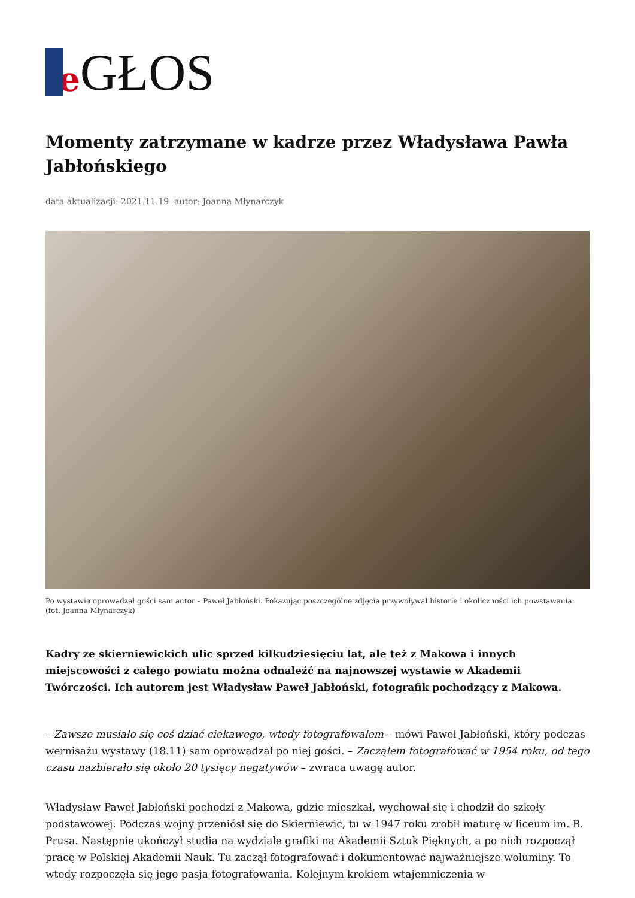e GŁOS
Momenty zatrzymane w kadrze przez Władysława Pawła Jabłońskiego
data aktualizacji: 2021.11.19 autor: Joanna Młynarczyk
Po wystawie oprowadzał gości sam autor – Paweł Jabłoński. Pokazując poszczególne zdjęcia przywoływał historie i okoliczności ich powstawania. (fot. Joanna Młynarczyk)
Kadry ze skierniewickich ulic sprzed kilkudziesięciu lat, ale też z Makowa i innych miejscowości z całego powiatu można odnaleźć na najnowszej wystawie w Akademii Twórczości. Ich autorem jest Władysław Paweł Jabłoński, fotografik pochodzący z Makowa.
– Zawsze musiało się coś dziać ciekawego, wtedy fotografowałem – mówi Paweł Jabłoński, który podczas wernisażu wystawy (18.11) sam oprowadzał po niej gości. – Zacząłem fotografować w 1954 roku, od tego czasu nazbierało się około 20 tysięcy negatywów – zwraca uwagę autor.
Władysław Paweł Jabłoński pochodzi z Makowa, gdzie mieszkał, wychował się i chodził do szkoły podstawowej. Podczas wojny przeniósł się do Skierniewic, tu w 1947 roku zrobił maturę w liceum im. B. Prusa. Następnie ukończył studia na wydziale grafiki na Akademii Sztuk Pięknych, a po nich rozpoczął pracę w Polskiej Akademii Nauk. Tu zaczął fotografować i dokumentować najważniejsze woluminy. To wtedy rozpoczęła się jego pasja fotografowania. Kolejnym krokiem wtajemniczenia w